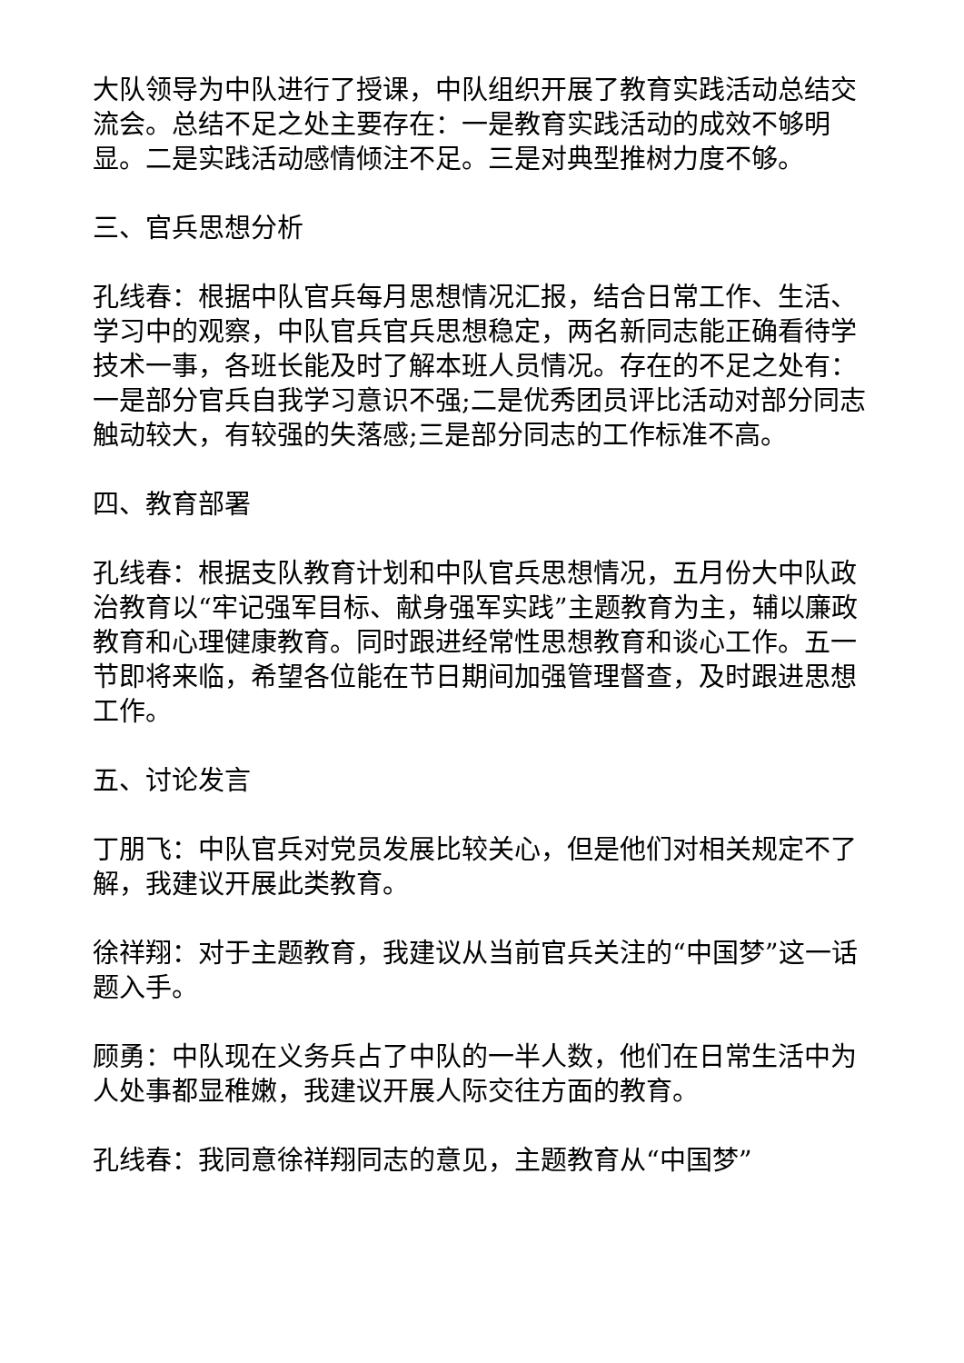大队领导为中队进行了授课，中队组织开展了教育实践活动总结交流会。总结不足之处主要存在：一是教育实践活动的成效不够明显。二是实践活动感情倾注不足。三是对典型推树力度不够。
三、官兵思想分析
孔线春：根据中队官兵每月思想情况汇报，结合日常工作、生活、学习中的观察，中队官兵官兵思想稳定，两名新同志能正确看待学技术一事，各班长能及时了解本班人员情况。存在的不足之处有：一是部分官兵自我学习意识不强;二是优秀团员评比活动对部分同志触动较大，有较强的失落感;三是部分同志的工作标准不高。
四、教育部署
孔线春：根据支队教育计划和中队官兵思想情况，五月份大中队政治教育以“牢记强军目标、献身强军实践”主题教育为主，辅以廉政教育和心理健康教育。同时跟进经常性思想教育和谈心工作。五一节即将来临，希望各位能在节日期间加强管理督查，及时跟进思想工作。
五、讨论发言
丁朋飞：中队官兵对党员发展比较关心，但是他们对相关规定不了解，我建议开展此类教育。
徐祥翔：对于主题教育，我建议从当前官兵关注的“中国梦”这一话题入手。
顾勇：中队现在义务兵占了中队的一半人数，他们在日常生活中为人处事都显稚嫩，我建议开展人际交往方面的教育。
孔线春：我同意徐祥翔同志的意见，主题教育从“中国梦”